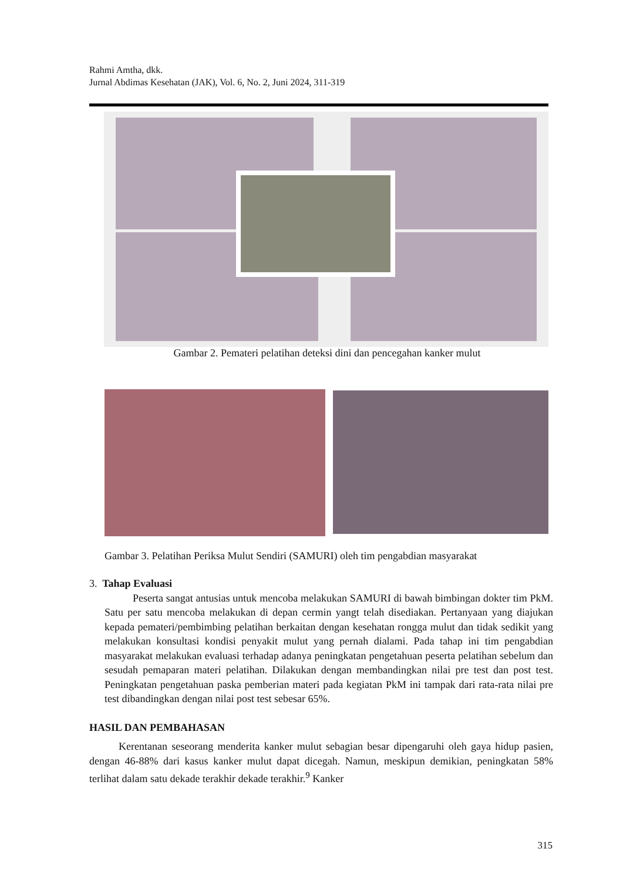Rahmi Amtha, dkk.
Jurnal Abdimas Kesehatan (JAK), Vol. 6, No. 2, Juni 2024, 311-319
Gambar 2. Pemateri pelatihan deteksi dini dan pencegahan kanker mulut
Gambar 3. Pelatihan Periksa Mulut Sendiri (SAMURI) oleh tim pengabdian masyarakat
3. Tahap Evaluasi
Peserta sangat antusias untuk mencoba melakukan SAMURI di bawah bimbingan dokter tim PkM. Satu per satu mencoba melakukan di depan cermin yangt telah disediakan. Pertanyaan yang diajukan kepada pemateri/pembimbing pelatihan berkaitan dengan kesehatan rongga mulut dan tidak sedikit yang melakukan konsultasi kondisi penyakit mulut yang pernah dialami. Pada tahap ini tim pengabdian masyarakat melakukan evaluasi terhadap adanya peningkatan pengetahuan peserta pelatihan sebelum dan sesudah pemaparan materi pelatihan. Dilakukan dengan membandingkan nilai pre test dan post test. Peningkatan pengetahuan paska pemberian materi pada kegiatan PkM ini tampak dari rata-rata nilai pre test dibandingkan dengan nilai post test sebesar 65%.
HASIL DAN PEMBAHASAN
Kerentanan seseorang menderita kanker mulut sebagian besar dipengaruhi oleh gaya hidup pasien, dengan 46-88% dari kasus kanker mulut dapat dicegah. Namun, meskipun demikian, peningkatan 58% terlihat dalam satu dekade terakhir dekade terakhir.<sup>9</sup> Kanker
315